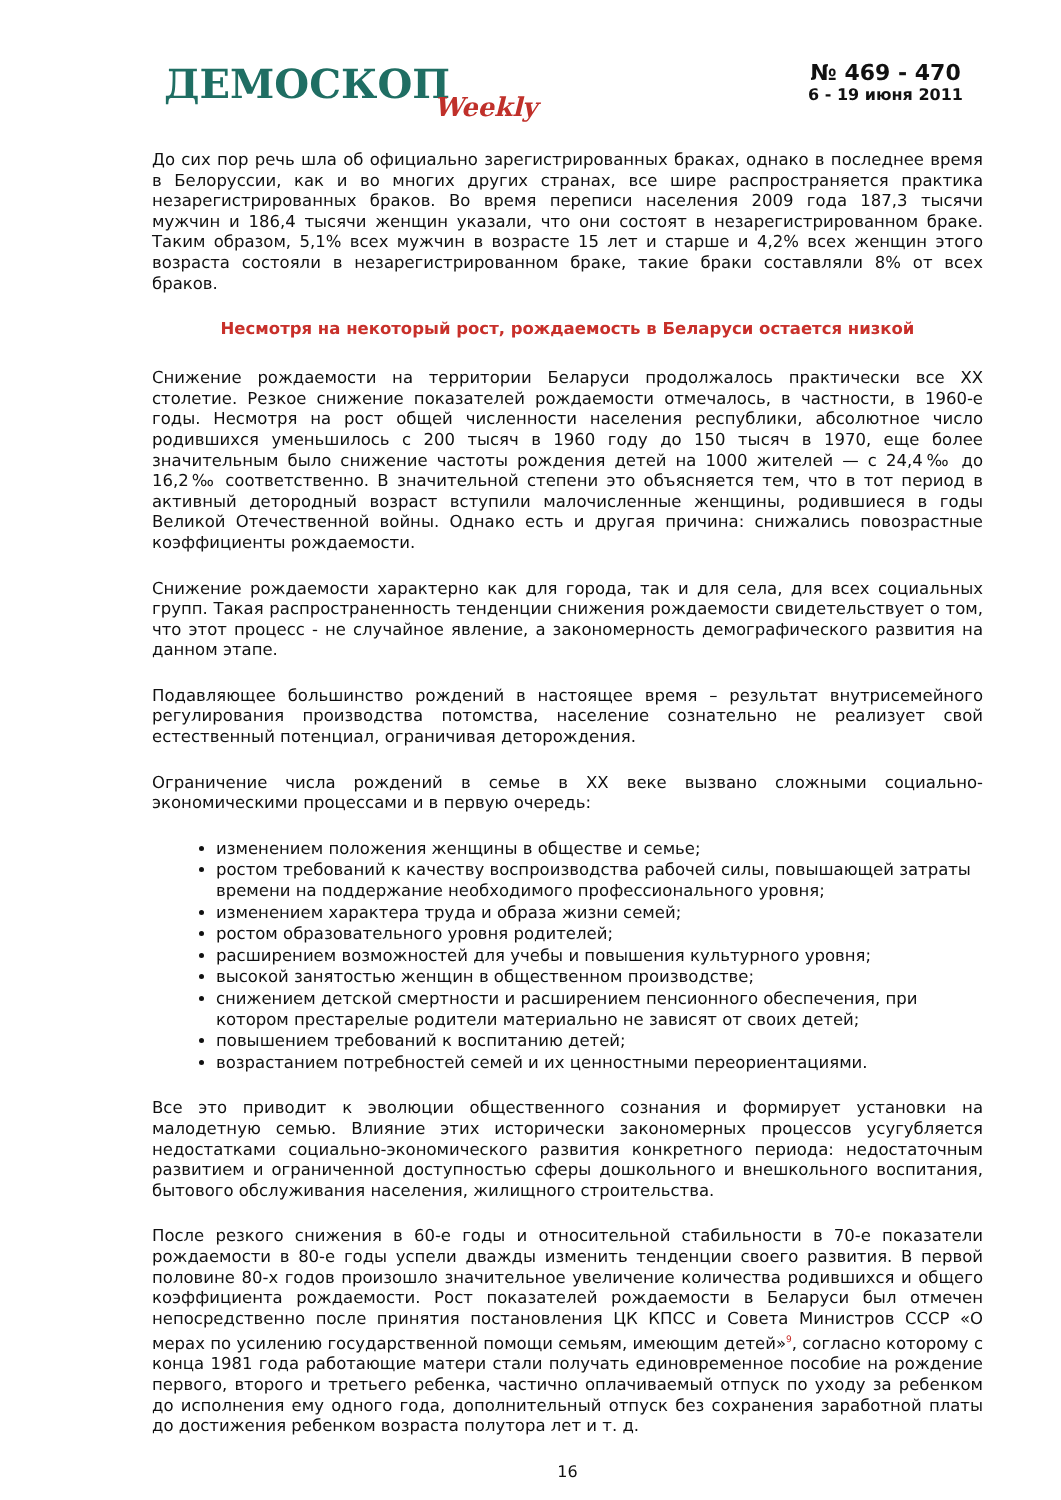ДЕМОСКОП Weekly
№ 469 - 470
6 - 19 июня 2011
До сих пор речь шла об официально зарегистрированных браках, однако в последнее время в Белоруссии, как и во многих других странах, все шире распространяется практика незарегистрированных браков. Во время переписи населения 2009 года 187,3 тысячи мужчин и 186,4 тысячи женщин указали, что они состоят в незарегистрированном браке. Таким образом, 5,1% всех мужчин в возрасте 15 лет и старше и 4,2% всех женщин этого возраста состояли в незарегистрированном браке, такие браки составляли 8% от всех браков.
Несмотря на некоторый рост, рождаемость в Беларуси остается низкой
Снижение рождаемости на территории Беларуси продолжалось практически все XX столетие. Резкое снижение показателей рождаемости отмечалось, в частности, в 1960-е годы. Несмотря на рост общей численности населения республики, абсолютное число родившихся уменьшилось с 200 тысяч в 1960 году до 150 тысяч в 1970, еще более значительным было снижение частоты рождения детей на 1000 жителей — с 24,4‰ до 16,2‰ соответственно. В значительной степени это объясняется тем, что в тот период в активный детородный возраст вступили малочисленные женщины, родившиеся в годы Великой Отечественной войны. Однако есть и другая причина: снижались повозрастные коэффициенты рождаемости.
Снижение рождаемости характерно как для города, так и для села, для всех социальных групп. Такая распространенность тенденции снижения рождаемости свидетельствует о том, что этот процесс - не случайное явление, а закономерность демографического развития на данном этапе.
Подавляющее большинство рождений в настоящее время – результат внутрисемейного регулирования производства потомства, население сознательно не реализует свой естественный потенциал, ограничивая деторождения.
Ограничение числа рождений в семье в XX веке вызвано сложными социально-экономическими процессами и в первую очередь:
изменением положения женщины в обществе и семье;
ростом требований к качеству воспроизводства рабочей силы, повышающей затраты времени на поддержание необходимого профессионального уровня;
изменением характера труда и образа жизни семей;
ростом образовательного уровня родителей;
расширением возможностей для учебы и повышения культурного уровня;
высокой занятостью женщин в общественном производстве;
снижением детской смертности и расширением пенсионного обеспечения, при котором престарелые родители материально не зависят от своих детей;
повышением требований к воспитанию детей;
возрастанием потребностей семей и их ценностными переориентациями.
Все это приводит к эволюции общественного сознания и формирует установки на малодетную семью. Влияние этих исторически закономерных процессов усугубляется недостатками социально-экономического развития конкретного периода: недостаточным развитием и ограниченной доступностью сферы дошкольного и внешкольного воспитания, бытового обслуживания населения, жилищного строительства.
После резкого снижения в 60-е годы и относительной стабильности в 70-е показатели рождаемости в 80-е годы успели дважды изменить тенденции своего развития. В первой половине 80-х годов произошло значительное увеличение количества родившихся и общего коэффициента рождаемости. Рост показателей рождаемости в Беларуси был отмечен непосредственно после принятия постановления ЦК КПСС и Совета Министров СССР «О мерах по усилению государственной помощи семьям, имеющим детей»<sup>9</sup>, согласно которому с конца 1981 года работающие матери стали получать единовременное пособие на рождение первого, второго и третьего ребенка, частично оплачиваемый отпуск по уходу за ребенком до исполнения ему одного года, дополнительный отпуск без сохранения заработной платы до достижения ребенком возраста полутора лет и т. д.
16